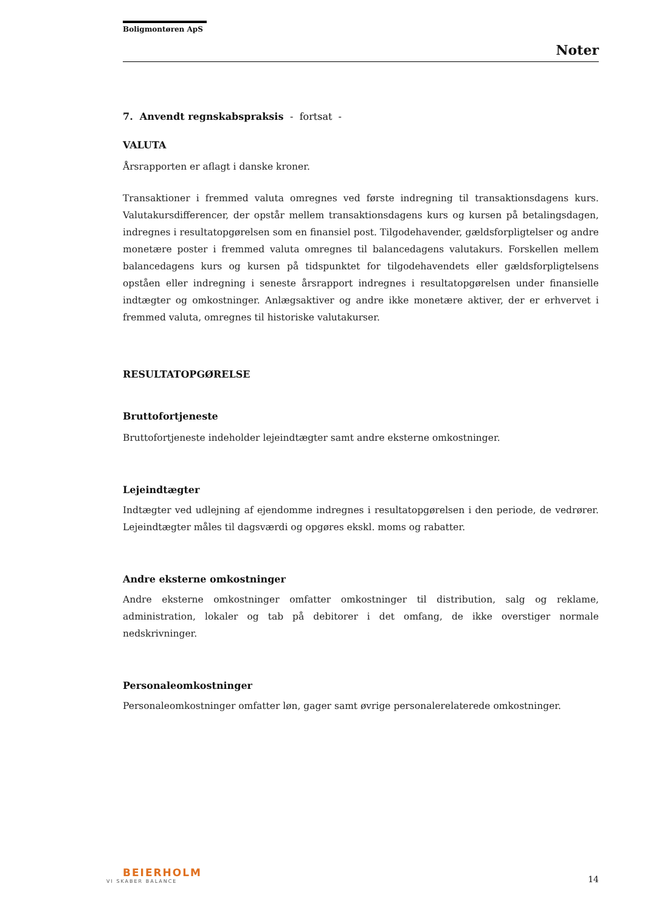Boligmontøren ApS
Noter
7. Anvendt regnskabspraksis - fortsat -
VALUTA
Årsrapporten er aflagt i danske kroner.
Transaktioner i fremmed valuta omregnes ved første indregning til transaktionsdagens kurs. Valutakursdifferencer, der opstår mellem transaktionsdagens kurs og kursen på betalingsdagen, indregnes i resultatopgørelsen som en finansiel post. Tilgodehavender, gældsforpligtelser og andre monetære poster i fremmed valuta omregnes til balancedagens valutakurs. Forskellen mellem balancedagens kurs og kursen på tidspunktet for tilgodehavendets eller gældsforpligtelsens opståen eller indregning i seneste årsrapport indregnes i resultatopgørelsen under finansielle indtægter og omkostninger. Anlægsaktiver og andre ikke monetære aktiver, der er erhvervet i fremmed valuta, omregnes til historiske valutakurser.
RESULTATOPGØRELSE
Bruttofortjeneste
Bruttofortjeneste indeholder lejeindtægter samt andre eksterne omkostninger.
Lejeindtægter
Indtægter ved udlejning af ejendomme indregnes i resultatopgørelsen i den periode, de vedrører. Lejeindtægter måles til dagsværdi og opgøres ekskl. moms og rabatter.
Andre eksterne omkostninger
Andre eksterne omkostninger omfatter omkostninger til distribution, salg og reklame, administration, lokaler og tab på debitorer i det omfang, de ikke overstiger normale nedskrivninger.
Personaleomkostninger
Personaleomkostninger omfatter løn, gager samt øvrige personalerelaterede omkostninger.
BEIERHOLM
VI SKABER BALANCE
14